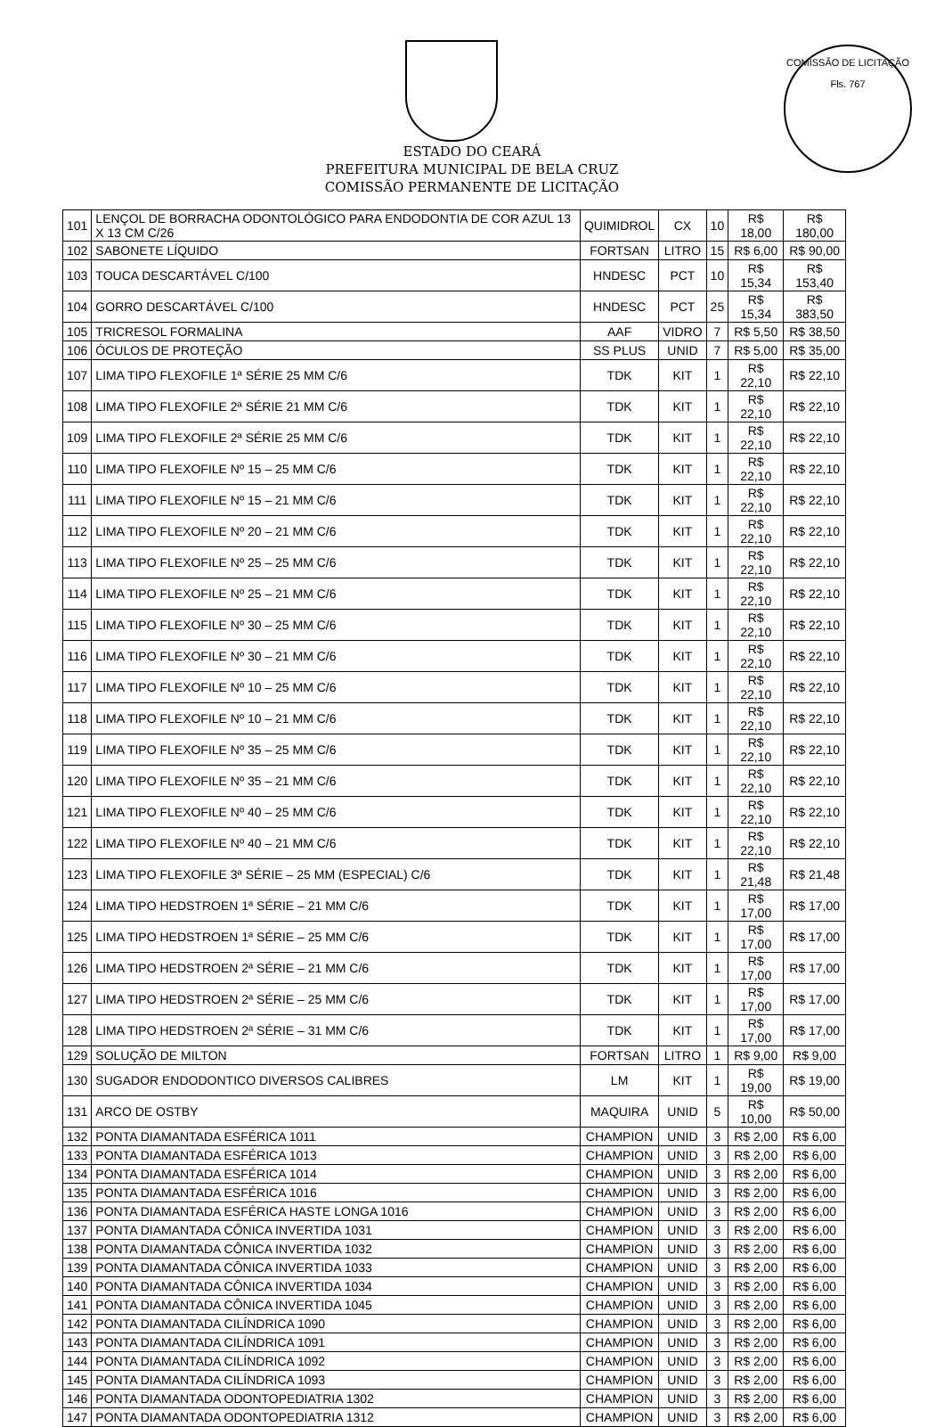COMISSÃO DE LICITAÇÃO
Fls. 767
ESTADO DO CEARÁ
PREFEITURA MUNICIPAL DE BELA CRUZ
COMISSÃO PERMANENTE DE LICITAÇÃO
| 101 | LENÇOL DE BORRACHA ODONTOLÓGICO PARA ENDODONTIA DE COR AZUL 13 X 13 CM C/26 | QUIMIDROL | CX | 10 | R$ 18,00 | R$ 180,00 |
| 102 | SABONETE LÍQUIDO | FORTSAN | LITRO | 15 | R$ 6,00 | R$ 90,00 |
| 103 | TOUCA DESCARTÁVEL C/100 | HNDESC | PCT | 10 | R$ 15,34 | R$ 153,40 |
| 104 | GORRO DESCARTÁVEL C/100 | HNDESC | PCT | 25 | R$ 15,34 | R$ 383,50 |
| 105 | TRICRESOL FORMALINA | AAF | VIDRO | 7 | R$ 5,50 | R$ 38,50 |
| 106 | ÓCULOS DE PROTEÇÃO | SS PLUS | UNID | 7 | R$ 5,00 | R$ 35,00 |
| 107 | LIMA TIPO FLEXOFILE 1ª SÉRIE 25 MM C/6 | TDK | KIT | 1 | R$ 22,10 | R$ 22,10 |
| 108 | LIMA TIPO FLEXOFILE 2ª SÉRIE 21 MM C/6 | TDK | KIT | 1 | R$ 22,10 | R$ 22,10 |
| 109 | LIMA TIPO FLEXOFILE 2ª SÉRIE 25 MM C/6 | TDK | KIT | 1 | R$ 22,10 | R$ 22,10 |
| 110 | LIMA TIPO FLEXOFILE Nº 15 – 25 MM C/6 | TDK | KIT | 1 | R$ 22,10 | R$ 22,10 |
| 111 | LIMA TIPO FLEXOFILE Nº 15 – 21 MM C/6 | TDK | KIT | 1 | R$ 22,10 | R$ 22,10 |
| 112 | LIMA TIPO FLEXOFILE Nº 20 – 21 MM C/6 | TDK | KIT | 1 | R$ 22,10 | R$ 22,10 |
| 113 | LIMA TIPO FLEXOFILE Nº 25 – 25 MM C/6 | TDK | KIT | 1 | R$ 22,10 | R$ 22,10 |
| 114 | LIMA TIPO FLEXOFILE Nº 25 – 21 MM C/6 | TDK | KIT | 1 | R$ 22,10 | R$ 22,10 |
| 115 | LIMA TIPO FLEXOFILE Nº 30 – 25 MM C/6 | TDK | KIT | 1 | R$ 22,10 | R$ 22,10 |
| 116 | LIMA TIPO FLEXOFILE Nº 30 – 21 MM C/6 | TDK | KIT | 1 | R$ 22,10 | R$ 22,10 |
| 117 | LIMA TIPO FLEXOFILE Nº 10 – 25 MM C/6 | TDK | KIT | 1 | R$ 22,10 | R$ 22,10 |
| 118 | LIMA TIPO FLEXOFILE Nº 10 – 21 MM C/6 | TDK | KIT | 1 | R$ 22,10 | R$ 22,10 |
| 119 | LIMA TIPO FLEXOFILE Nº 35 – 25 MM C/6 | TDK | KIT | 1 | R$ 22,10 | R$ 22,10 |
| 120 | LIMA TIPO FLEXOFILE Nº 35 – 21 MM C/6 | TDK | KIT | 1 | R$ 22,10 | R$ 22,10 |
| 121 | LIMA TIPO FLEXOFILE Nº 40 – 25 MM C/6 | TDK | KIT | 1 | R$ 22,10 | R$ 22,10 |
| 122 | LIMA TIPO FLEXOFILE Nº 40 – 21 MM C/6 | TDK | KIT | 1 | R$ 22,10 | R$ 22,10 |
| 123 | LIMA TIPO FLEXOFILE 3ª SÉRIE – 25 MM (ESPECIAL) C/6 | TDK | KIT | 1 | R$ 21,48 | R$ 21,48 |
| 124 | LIMA TIPO HEDSTROEN 1ª SÉRIE – 21 MM C/6 | TDK | KIT | 1 | R$ 17,00 | R$ 17,00 |
| 125 | LIMA TIPO HEDSTROEN 1ª SÉRIE – 25 MM C/6 | TDK | KIT | 1 | R$ 17,00 | R$ 17,00 |
| 126 | LIMA TIPO HEDSTROEN 2ª SÉRIE – 21 MM C/6 | TDK | KIT | 1 | R$ 17,00 | R$ 17,00 |
| 127 | LIMA TIPO HEDSTROEN 2ª SÉRIE – 25 MM C/6 | TDK | KIT | 1 | R$ 17,00 | R$ 17,00 |
| 128 | LIMA TIPO HEDSTROEN 2ª SÉRIE – 31 MM C/6 | TDK | KIT | 1 | R$ 17,00 | R$ 17,00 |
| 129 | SOLUÇÃO DE MILTON | FORTSAN | LITRO | 1 | R$ 9,00 | R$ 9,00 |
| 130 | SUGADOR ENDODONTICO DIVERSOS CALIBRES | LM | KIT | 1 | R$ 19,00 | R$ 19,00 |
| 131 | ARCO DE OSTBY | MAQUIRA | UNID | 5 | R$ 10,00 | R$ 50,00 |
| 132 | PONTA DIAMANTADA ESFÉRICA 1011 | CHAMPION | UNID | 3 | R$ 2,00 | R$ 6,00 |
| 133 | PONTA DIAMANTADA ESFÉRICA 1013 | CHAMPION | UNID | 3 | R$ 2,00 | R$ 6,00 |
| 134 | PONTA DIAMANTADA ESFÉRICA 1014 | CHAMPION | UNID | 3 | R$ 2,00 | R$ 6,00 |
| 135 | PONTA DIAMANTADA ESFÉRICA 1016 | CHAMPION | UNID | 3 | R$ 2,00 | R$ 6,00 |
| 136 | PONTA DIAMANTADA ESFÉRICA HASTE LONGA 1016 | CHAMPION | UNID | 3 | R$ 2,00 | R$ 6,00 |
| 137 | PONTA DIAMANTADA CÔNICA INVERTIDA 1031 | CHAMPION | UNID | 3 | R$ 2,00 | R$ 6,00 |
| 138 | PONTA DIAMANTADA CÔNICA INVERTIDA 1032 | CHAMPION | UNID | 3 | R$ 2,00 | R$ 6,00 |
| 139 | PONTA DIAMANTADA CÔNICA INVERTIDA 1033 | CHAMPION | UNID | 3 | R$ 2,00 | R$ 6,00 |
| 140 | PONTA DIAMANTADA CÔNICA INVERTIDA 1034 | CHAMPION | UNID | 3 | R$ 2,00 | R$ 6,00 |
| 141 | PONTA DIAMANTADA CÔNICA INVERTIDA 1045 | CHAMPION | UNID | 3 | R$ 2,00 | R$ 6,00 |
| 142 | PONTA DIAMANTADA CILÍNDRICA 1090 | CHAMPION | UNID | 3 | R$ 2,00 | R$ 6,00 |
| 143 | PONTA DIAMANTADA CILÍNDRICA 1091 | CHAMPION | UNID | 3 | R$ 2,00 | R$ 6,00 |
| 144 | PONTA DIAMANTADA CILÍNDRICA 1092 | CHAMPION | UNID | 3 | R$ 2,00 | R$ 6,00 |
| 145 | PONTA DIAMANTADA CILÍNDRICA 1093 | CHAMPION | UNID | 3 | R$ 2,00 | R$ 6,00 |
| 146 | PONTA DIAMANTADA ODONTOPEDIATRIA 1302 | CHAMPION | UNID | 3 | R$ 2,00 | R$ 6,00 |
| 147 | PONTA DIAMANTADA ODONTOPEDIATRIA 1312 | CHAMPION | UNID | 3 | R$ 2,00 | R$ 6,00 |